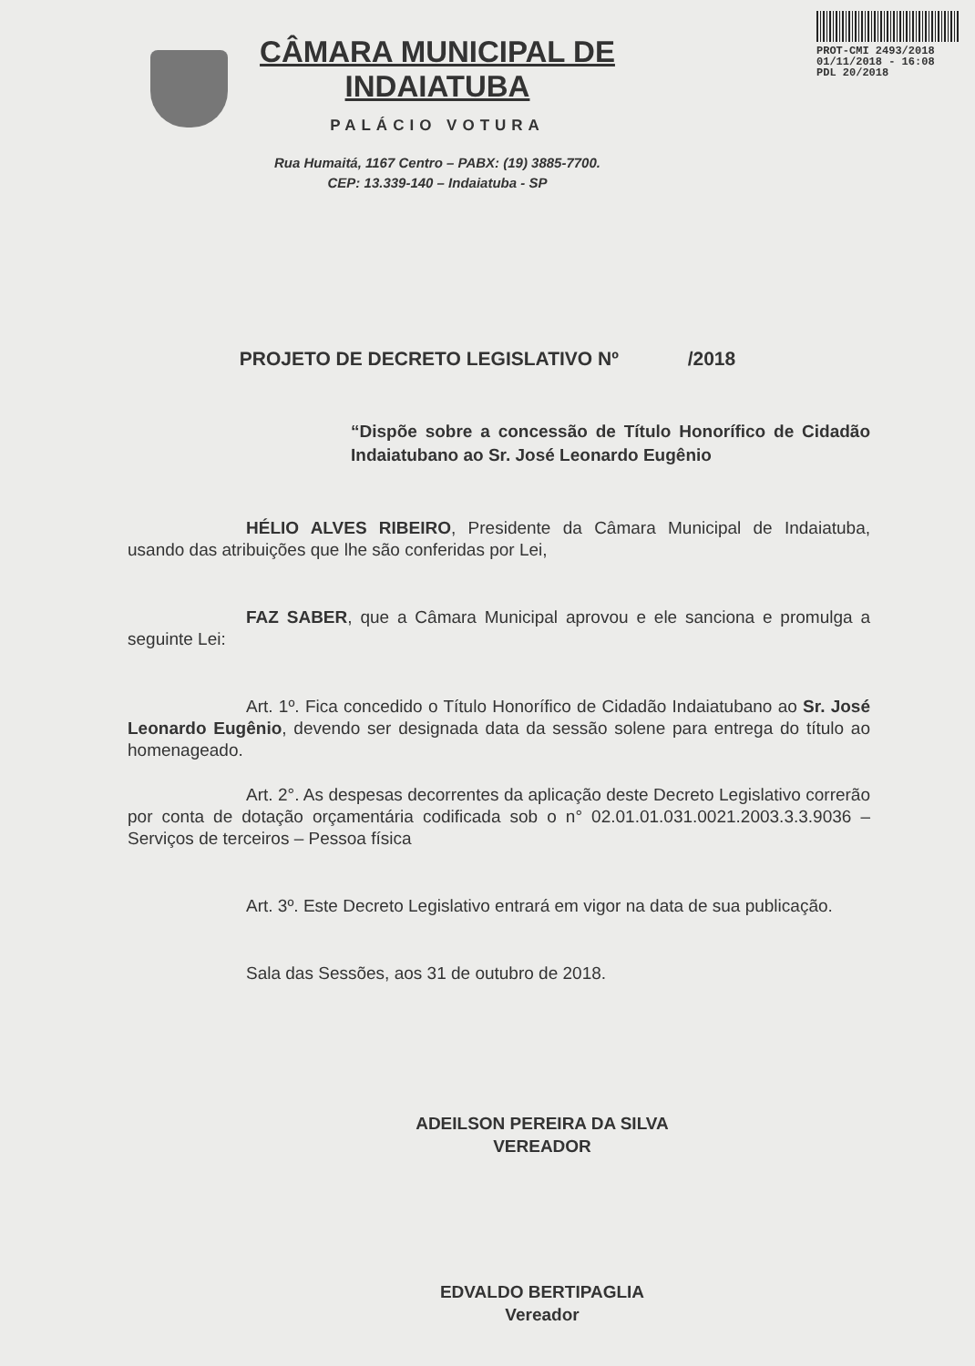PROT-CMI 2493/2018
01/11/2018 - 16:08
PDL 20/2018
CÂMARA MUNICIPAL DE INDAIATUBA
PALÁCIO VOTURA
Rua Humaitá, 1167 Centro – PABX: (19) 3885-7700.
CEP: 13.339-140 – Indaiatuba - SP
PROJETO DE DECRETO LEGISLATIVO Nº /2018
“Dispõe sobre a concessão de Título Honorífico de Cidadão Indaiatubano ao Sr. José Leonardo Eugênio
HÉLIO ALVES RIBEIRO, Presidente da Câmara Municipal de Indaiatuba, usando das atribuições que lhe são conferidas por Lei,
FAZ SABER, que a Câmara Municipal aprovou e ele sanciona e promulga a seguinte Lei:
Art. 1º. Fica concedido o Título Honorífico de Cidadão Indaiatubano ao Sr. José Leonardo Eugênio, devendo ser designada data da sessão solene para entrega do título ao homenageado.
Art. 2°. As despesas decorrentes da aplicação deste Decreto Legislativo correrão por conta de dotação orçamentária codificada sob o n° 02.01.01.031.0021.2003.3.3.9036 – Serviços de terceiros – Pessoa física
Art. 3º. Este Decreto Legislativo entrará em vigor na data de sua publicação.
Sala das Sessões, aos 31 de outubro de 2018.
ADEILSON PEREIRA DA SILVA
VEREADOR
EDVALDO BERTIPAGLIA
Vereador